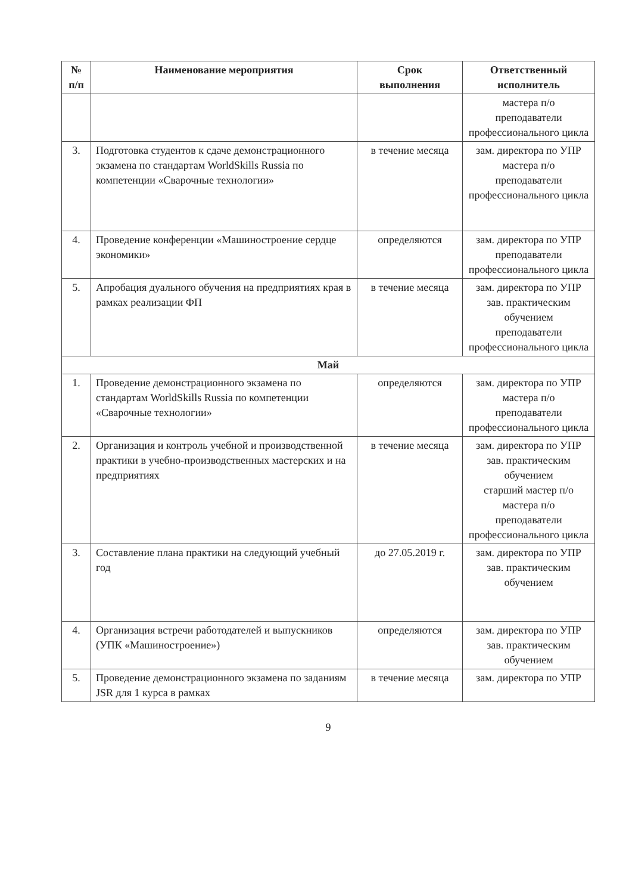| № п/п | Наименование мероприятия | Срок выполнения | Ответственный исполнитель |
| --- | --- | --- | --- |
| | | | мастера п/о преподаватели профессионального цикла |
| 3. | Подготовка студентов к сдаче демонстрационного экзамена по стандартам WorldSkills Russia по компетенции «Сварочные технологии» | в течение месяца | зам. директора по УПР мастера п/о преподаватели профессионального цикла |
| 4. | Проведение конференции «Машиностроение сердце экономики» | определяются | зам. директора по УПР преподаватели профессионального цикла |
| 5. | Апробация дуального обучения на предприятиях края в рамках реализации ФП | в течение месяца | зам. директора по УПР зав. практическим обучением преподаватели профессионального цикла |
| Май | | | |
| 1. | Проведение демонстрационного экзамена по стандартам WorldSkills Russia по компетенции «Сварочные технологии» | определяются | зам. директора по УПР мастера п/о преподаватели профессионального цикла |
| 2. | Организация и контроль учебной и производственной практики в учебно-производственных мастерских и на предприятиях | в течение месяца | зам. директора по УПР зав. практическим обучением старший мастер п/о мастера п/о преподаватели профессионального цикла |
| 3. | Составление плана практики на следующий учебный год | до 27.05.2019 г. | зам. директора по УПР зав. практическим обучением |
| 4. | Организация встречи работодателей и выпускников (УПК «Машиностроение») | определяются | зам. директора по УПР зав. практическим обучением |
| 5. | Проведение демонстрационного экзамена по заданиям JSR для 1 курса в рамках | в течение месяца | зам. директора по УПР |
9